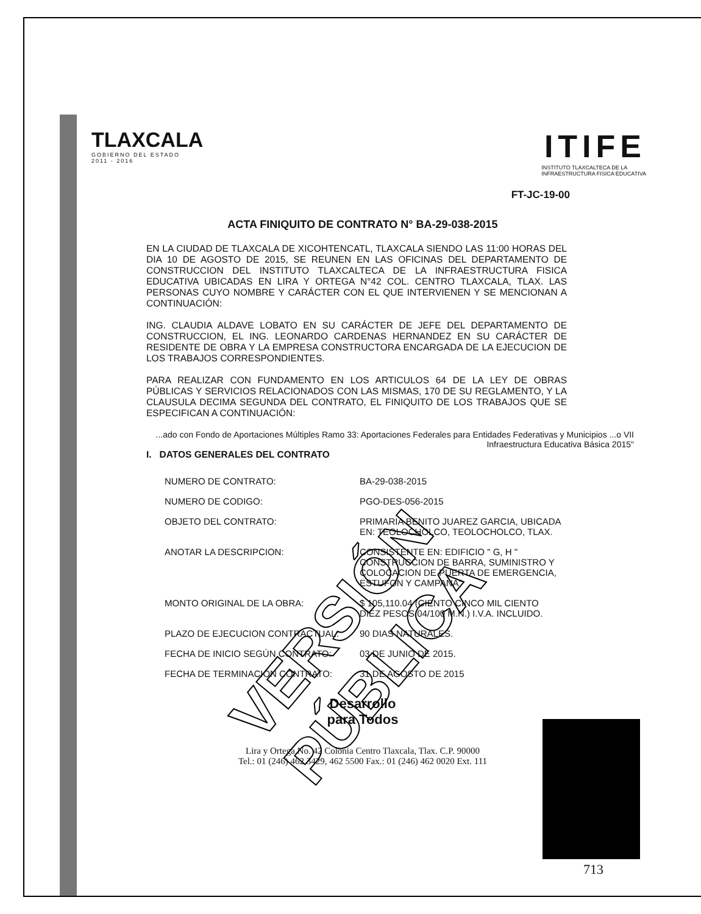VERSIÓN PÚBLICA
TLAXCALA
GOBIERNO DEL ESTADO
2011 - 2016
ITIFE
INSTITUTO TLAXCALTECA DE LA
INFRAESTRUCTURA FISICA EDUCATIVA
FT-JC-19-00
ACTA FINIQUITO DE CONTRATO N° BA-29-038-2015
EN LA CIUDAD DE TLAXCALA DE XICOHTENCATL, TLAXCALA SIENDO LAS 11:00 HORAS DEL DIA 10 DE AGOSTO DE 2015, SE REUNEN EN LAS OFICINAS DEL DEPARTAMENTO DE CONSTRUCCION DEL INSTITUTO TLAXCALTECA DE LA INFRAESTRUCTURA FISICA EDUCATIVA UBICADAS EN LIRA Y ORTEGA N°42 COL. CENTRO TLAXCALA, TLAX. LAS PERSONAS CUYO NOMBRE Y CARÁCTER CON EL QUE INTERVIENEN Y SE MENCIONAN A CONTINUACIÓN:
ING. CLAUDIA ALDAVE LOBATO EN SU CARÁCTER DE JEFE DEL DEPARTAMENTO DE CONSTRUCCION, EL ING. LEONARDO CARDENAS HERNANDEZ EN SU CARÁCTER DE RESIDENTE DE OBRA Y LA EMPRESA CONSTRUCTORA ENCARGADA DE LA EJECUCION DE LOS TRABAJOS CORRESPONDIENTES.
PARA REALIZAR CON FUNDAMENTO EN LOS ARTICULOS 64 DE LA LEY DE OBRAS PÚBLICAS Y SERVICIOS RELACIONADOS CON LAS MISMAS, 170 DE SU REGLAMENTO, Y LA CLAUSULA DECIMA SEGUNDA DEL CONTRATO, EL FINIQUITO DE LOS TRABAJOS QUE SE ESPECIFICAN A CONTINUACIÓN:
...ado con Fondo de Aportaciones Múltiples Ramo 33: Aportaciones Federales para Entidades Federativas y Municipios ...o VII Infraestructura Educativa Básica 2015"
I. DATOS GENERALES DEL CONTRATO
| NUMERO DE CONTRATO: | BA-29-038-2015 |
| NUMERO DE CODIGO: | PGO-DES-056-2015 |
| OBJETO DEL CONTRATO: | PRIMARIA BENITO JUAREZ GARCIA, UBICADA EN: TEOLOCHOLCO, TEOLOCHOLCO, TLAX. |
| ANOTAR LA DESCRIPCION: | CONSISTENTE EN: EDIFICIO " G, H " CONSTRUCCION DE BARRA, SUMINISTRO Y COLOCACION DE PUERTA DE EMERGENCIA, ESTUFON Y CAMPANA" |
| MONTO ORIGINAL DE LA OBRA: | $ 105,110.04 (CIENTO CINCO MIL CIENTO DIEZ PESOS 04/100 M.N.) I.V.A. INCLUIDO. |
| PLAZO DE EJECUCION CONTRACTUAL: | 90 DIAS NATURALES. |
| FECHA DE INICIO SEGÚN CONTRATO: | 03 DE JUNIO DE 2015. |
| FECHA DE TERMINACION CONTRATO: | 31 DE AGOSTO DE 2015 |
Desarrollo
para Todos
Lira y Ortega No. 42 Colonia Centro Tlaxcala, Tlax. C.P. 90000
Tel.: 01 (246) 462 3429, 462 5500 Fax.: 01 (246) 462 0020 Ext. 111
713